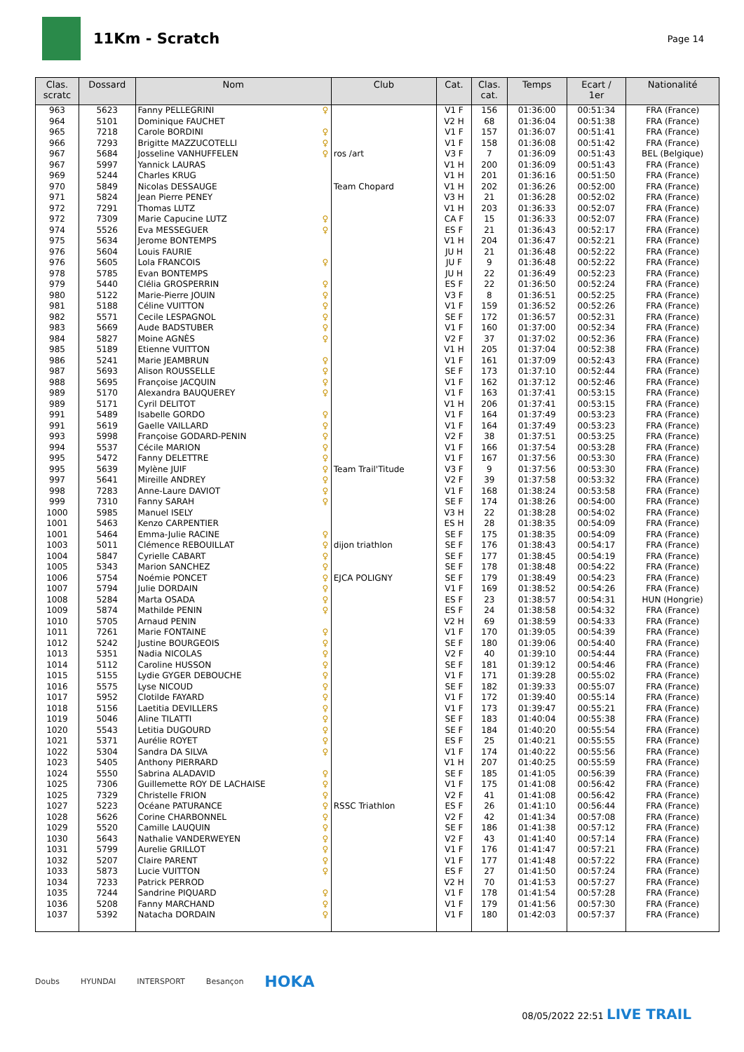11Km - Scratch
Page 14
| Clas. scratc | Dossard | Nom | | Club | Cat. | Clas. cat. | Temps | Ecart / 1er | Nationalité |
| --- | --- | --- | --- | --- | --- | --- | --- | --- | --- |
| 963 | 5623 | Fanny PELLEGRINI | ♀ | | V1 F | 156 | 01:36:00 | 00:51:34 | FRA (France) |
| 964 | 5101 | Dominique FAUCHET | | | V2 H | 68 | 01:36:04 | 00:51:38 | FRA (France) |
| 965 | 7218 | Carole BORDINI | ♀ | | V1 F | 157 | 01:36:07 | 00:51:41 | FRA (France) |
| 966 | 7293 | Brigitte MAZZUCOTELLI | ♀ | | V1 F | 158 | 01:36:08 | 00:51:42 | FRA (France) |
| 967 | 5684 | Josseline VANHUFFELEN | ♀ | ros /art | V3 F | 7 | 01:36:09 | 00:51:43 | BEL (Belgique) |
| 967 | 5997 | Yannick LAURAS | | | V1 H | 200 | 01:36:09 | 00:51:43 | FRA (France) |
| 969 | 5244 | Charles KRUG | | | V1 H | 201 | 01:36:16 | 00:51:50 | FRA (France) |
| 970 | 5849 | Nicolas DESSAUGE | | Team Chopard | V1 H | 202 | 01:36:26 | 00:52:00 | FRA (France) |
| 971 | 5824 | Jean Pierre PENEY | | | V3 H | 21 | 01:36:28 | 00:52:02 | FRA (France) |
| 972 | 7291 | Thomas LUTZ | | | V1 H | 203 | 01:36:33 | 00:52:07 | FRA (France) |
| 972 | 7309 | Marie Capucine LUTZ | ♀ | | CA F | 15 | 01:36:33 | 00:52:07 | FRA (France) |
| 974 | 5526 | Eva MESSEGUER | ♀ | | ES F | 21 | 01:36:43 | 00:52:17 | FRA (France) |
| 975 | 5634 | Jerome BONTEMPS | | | V1 H | 204 | 01:36:47 | 00:52:21 | FRA (France) |
| 976 | 5604 | Louis FAURIE | | | JU H | 21 | 01:36:48 | 00:52:22 | FRA (France) |
| 976 | 5605 | Lola FRANCOIS | ♀ | | JU F | 9 | 01:36:48 | 00:52:22 | FRA (France) |
| 978 | 5785 | Evan BONTEMPS | | | JU H | 22 | 01:36:49 | 00:52:23 | FRA (France) |
| 979 | 5440 | Clélia GROSPERRIN | ♀ | | ES F | 22 | 01:36:50 | 00:52:24 | FRA (France) |
| 980 | 5122 | Marie-Pierre JOUIN | ♀ | | V3 F | 8 | 01:36:51 | 00:52:25 | FRA (France) |
| 981 | 5188 | Céline VUITTON | ♀ | | V1 F | 159 | 01:36:52 | 00:52:26 | FRA (France) |
| 982 | 5571 | Cecile LESPAGNOL | ♀ | | SE F | 172 | 01:36:57 | 00:52:31 | FRA (France) |
| 983 | 5669 | Aude BADSTUBER | ♀ | | V1 F | 160 | 01:37:00 | 00:52:34 | FRA (France) |
| 984 | 5827 | Moine AGNÈS | ♀ | | V2 F | 37 | 01:37:02 | 00:52:36 | FRA (France) |
| 985 | 5189 | Etienne VUITTON | | | V1 H | 205 | 01:37:04 | 00:52:38 | FRA (France) |
| 986 | 5241 | Marie JEAMBRUN | ♀ | | V1 F | 161 | 01:37:09 | 00:52:43 | FRA (France) |
| 987 | 5693 | Alison ROUSSELLE | ♀ | | SE F | 173 | 01:37:10 | 00:52:44 | FRA (France) |
| 988 | 5695 | Françoise JACQUIN | ♀ | | V1 F | 162 | 01:37:12 | 00:52:46 | FRA (France) |
| 989 | 5170 | Alexandra BAUQUEREY | ♀ | | V1 F | 163 | 01:37:41 | 00:53:15 | FRA (France) |
| 989 | 5171 | Cyril DELITOT | | | V1 H | 206 | 01:37:41 | 00:53:15 | FRA (France) |
| 991 | 5489 | Isabelle GORDO | ♀ | | V1 F | 164 | 01:37:49 | 00:53:23 | FRA (France) |
| 991 | 5619 | Gaelle VAILLARD | ♀ | | V1 F | 164 | 01:37:49 | 00:53:23 | FRA (France) |
| 993 | 5998 | Françoise GODARD-PENIN | ♀ | | V2 F | 38 | 01:37:51 | 00:53:25 | FRA (France) |
| 994 | 5537 | Cécile MARION | ♀ | | V1 F | 166 | 01:37:54 | 00:53:28 | FRA (France) |
| 995 | 5472 | Fanny DELETTRE | ♀ | | V1 F | 167 | 01:37:56 | 00:53:30 | FRA (France) |
| 995 | 5639 | Mylène JUIF | ♀ | Team Trail'Titude | V3 F | 9 | 01:37:56 | 00:53:30 | FRA (France) |
| 997 | 5641 | Mireille ANDREY | ♀ | | V2 F | 39 | 01:37:58 | 00:53:32 | FRA (France) |
| 998 | 7283 | Anne-Laure DAVIOT | ♀ | | V1 F | 168 | 01:38:24 | 00:53:58 | FRA (France) |
| 999 | 7310 | Fanny SARAH | ♀ | | SE F | 174 | 01:38:26 | 00:54:00 | FRA (France) |
| 1000 | 5985 | Manuel ISELY | | | V3 H | 22 | 01:38:28 | 00:54:02 | FRA (France) |
| 1001 | 5463 | Kenzo CARPENTIER | | | ES H | 28 | 01:38:35 | 00:54:09 | FRA (France) |
| 1001 | 5464 | Emma-Julie RACINE | ♀ | | SE F | 175 | 01:38:35 | 00:54:09 | FRA (France) |
| 1003 | 5011 | Clémence REBOUILLAT | ♀ | dijon triathlon | SE F | 176 | 01:38:43 | 00:54:17 | FRA (France) |
| 1004 | 5847 | Cyrielle CABART | ♀ | | SE F | 177 | 01:38:45 | 00:54:19 | FRA (France) |
| 1005 | 5343 | Marion SANCHEZ | ♀ | | SE F | 178 | 01:38:48 | 00:54:22 | FRA (France) |
| 1006 | 5754 | Noémie PONCET | ♀ | EJCA POLIGNY | SE F | 179 | 01:38:49 | 00:54:23 | FRA (France) |
| 1007 | 5794 | Julie DORDAIN | ♀ | | V1 F | 169 | 01:38:52 | 00:54:26 | FRA (France) |
| 1008 | 5284 | Marta OSADA | ♀ | | ES F | 23 | 01:38:57 | 00:54:31 | HUN (Hongrie) |
| 1009 | 5874 | Mathilde PENIN | ♀ | | ES F | 24 | 01:38:58 | 00:54:32 | FRA (France) |
| 1010 | 5705 | Arnaud PENIN | | | V2 H | 69 | 01:38:59 | 00:54:33 | FRA (France) |
| 1011 | 7261 | Marie FONTAINE | ♀ | | V1 F | 170 | 01:39:05 | 00:54:39 | FRA (France) |
| 1012 | 5242 | Justine BOURGEOIS | ♀ | | SE F | 180 | 01:39:06 | 00:54:40 | FRA (France) |
| 1013 | 5351 | Nadia NICOLAS | ♀ | | V2 F | 40 | 01:39:10 | 00:54:44 | FRA (France) |
| 1014 | 5112 | Caroline HUSSON | ♀ | | SE F | 181 | 01:39:12 | 00:54:46 | FRA (France) |
| 1015 | 5155 | Lydie GYGER DEBOUCHE | ♀ | | V1 F | 171 | 01:39:28 | 00:55:02 | FRA (France) |
| 1016 | 5575 | Lyse NICOUD | ♀ | | SE F | 182 | 01:39:33 | 00:55:07 | FRA (France) |
| 1017 | 5952 | Clotilde FAYARD | ♀ | | V1 F | 172 | 01:39:40 | 00:55:14 | FRA (France) |
| 1018 | 5156 | Laetitia DEVILLERS | ♀ | | V1 F | 173 | 01:39:47 | 00:55:21 | FRA (France) |
| 1019 | 5046 | Aline TILATTI | ♀ | | SE F | 183 | 01:40:04 | 00:55:38 | FRA (France) |
| 1020 | 5543 | Letitia DUGOURD | ♀ | | SE F | 184 | 01:40:20 | 00:55:54 | FRA (France) |
| 1021 | 5371 | Aurélie ROYET | ♀ | | ES F | 25 | 01:40:21 | 00:55:55 | FRA (France) |
| 1022 | 5304 | Sandra DA SILVA | ♀ | | V1 F | 174 | 01:40:22 | 00:55:56 | FRA (France) |
| 1023 | 5405 | Anthony PIERRARD | | | V1 H | 207 | 01:40:25 | 00:55:59 | FRA (France) |
| 1024 | 5550 | Sabrina ALADAVID | ♀ | | SE F | 185 | 01:41:05 | 00:56:39 | FRA (France) |
| 1025 | 7306 | Guillemette ROY DE LACHAISE | ♀ | | V1 F | 175 | 01:41:08 | 00:56:42 | FRA (France) |
| 1025 | 7329 | Christelle FRION | ♀ | | V2 F | 41 | 01:41:08 | 00:56:42 | FRA (France) |
| 1027 | 5223 | Océane PATURANCE | ♀ | RSSC Triathlon | ES F | 26 | 01:41:10 | 00:56:44 | FRA (France) |
| 1028 | 5626 | Corine CHARBONNEL | ♀ | | V2 F | 42 | 01:41:34 | 00:57:08 | FRA (France) |
| 1029 | 5520 | Camille LAUQUIN | ♀ | | SE F | 186 | 01:41:38 | 00:57:12 | FRA (France) |
| 1030 | 5643 | Nathalie VANDERWEYEN | ♀ | | V2 F | 43 | 01:41:40 | 00:57:14 | FRA (France) |
| 1031 | 5799 | Aurelie GRILLOT | ♀ | | V1 F | 176 | 01:41:47 | 00:57:21 | FRA (France) |
| 1032 | 5207 | Claire PARENT | ♀ | | V1 F | 177 | 01:41:48 | 00:57:22 | FRA (France) |
| 1033 | 5873 | Lucie VUITTON | ♀ | | ES F | 27 | 01:41:50 | 00:57:24 | FRA (France) |
| 1034 | 7233 | Patrick PERROD | | | V2 H | 70 | 01:41:53 | 00:57:27 | FRA (France) |
| 1035 | 7244 | Sandrine PIQUARD | ♀ | | V1 F | 178 | 01:41:54 | 00:57:28 | FRA (France) |
| 1036 | 5208 | Fanny MARCHAND | ♀ | | V1 F | 179 | 01:41:56 | 00:57:30 | FRA (France) |
| 1037 | 5392 | Natacha DORDAIN | ♀ | | V1 F | 180 | 01:42:03 | 00:57:37 | FRA (France) |
Doubs HYUNDAI INTERSPORT Besançon HOKA
08/05/2022 22:51 LIVE TRAIL